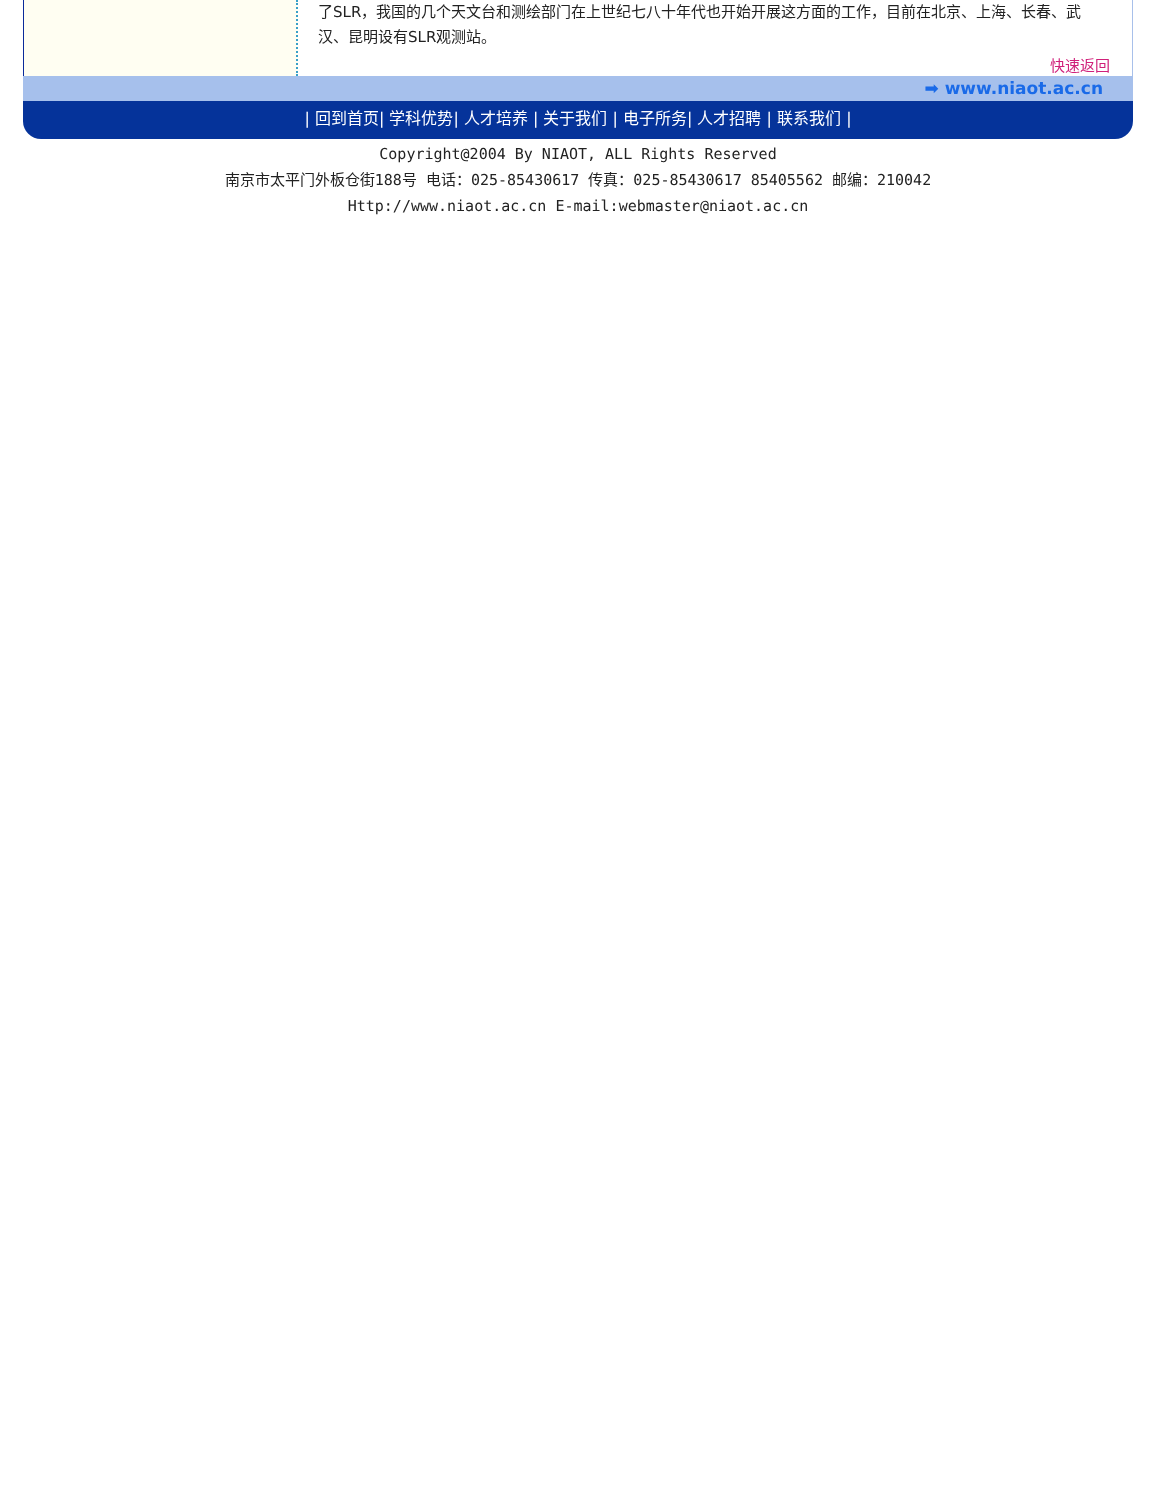了SLR，我国的几个天文台和测绘部门在上世纪七八十年代也开始开展这方面的工作，目前在北京、上海、长春、武汉、昆明设有SLR观测站。
快速返回
➡ www.niaot.ac.cn
| 回到首页| 学科优势| 人才培养 | 关于我们 | 电子所务| 人才招聘 | 联系我们 |
Copyright@2004 By NIAOT, ALL Rights Reserved
南京市太平门外板仓街188号 电话：025-85430617 传真：025-85430617 85405562 邮编：210042
Http://www.niaot.ac.cn E-mail:webmaster@niaot.ac.cn